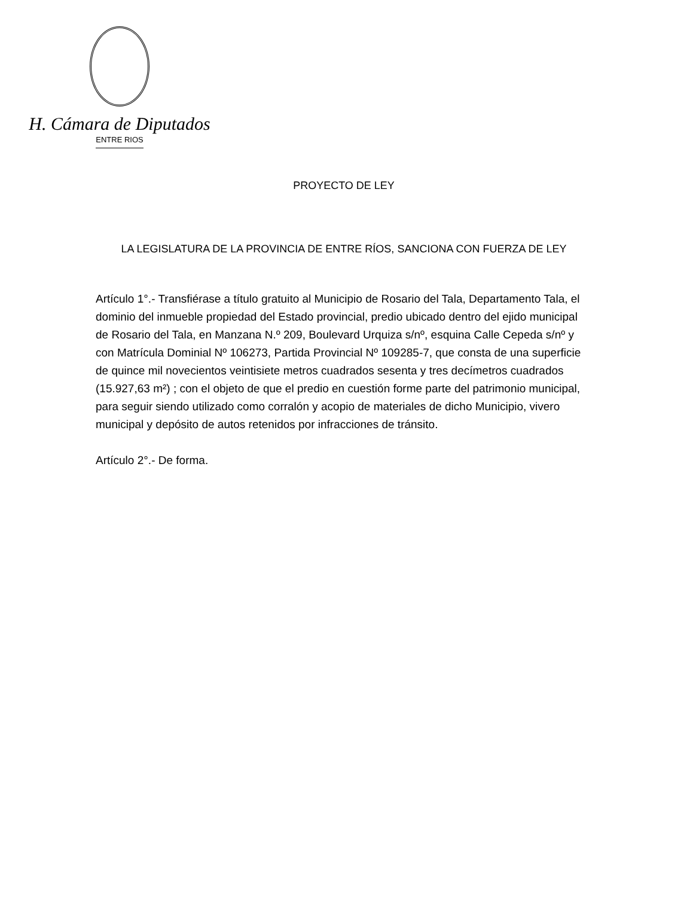H. Cámara de Diputados
ENTRE RIOS
PROYECTO DE LEY
LA LEGISLATURA DE LA PROVINCIA DE ENTRE RÍOS, SANCIONA CON FUERZA DE LEY
Artículo 1°.- Transfiérase a título gratuito al Municipio de Rosario del Tala, Departamento Tala, el dominio del inmueble propiedad del Estado provincial, predio ubicado dentro del ejido municipal de Rosario del Tala, en Manzana N.º 209, Boulevard Urquiza s/nº, esquina Calle Cepeda s/nº y con Matrícula Dominial Nº 106273, Partida Provincial Nº 109285-7, que consta de una superficie de quince mil novecientos veintisiete metros cuadrados sesenta y tres decímetros cuadrados (15.927,63 m²) ; con el objeto de que el predio en cuestión forme parte del patrimonio municipal, para seguir siendo utilizado como corralón y acopio de materiales de dicho Municipio, vivero municipal y depósito de autos retenidos por infracciones de tránsito.
Artículo 2°.- De forma.